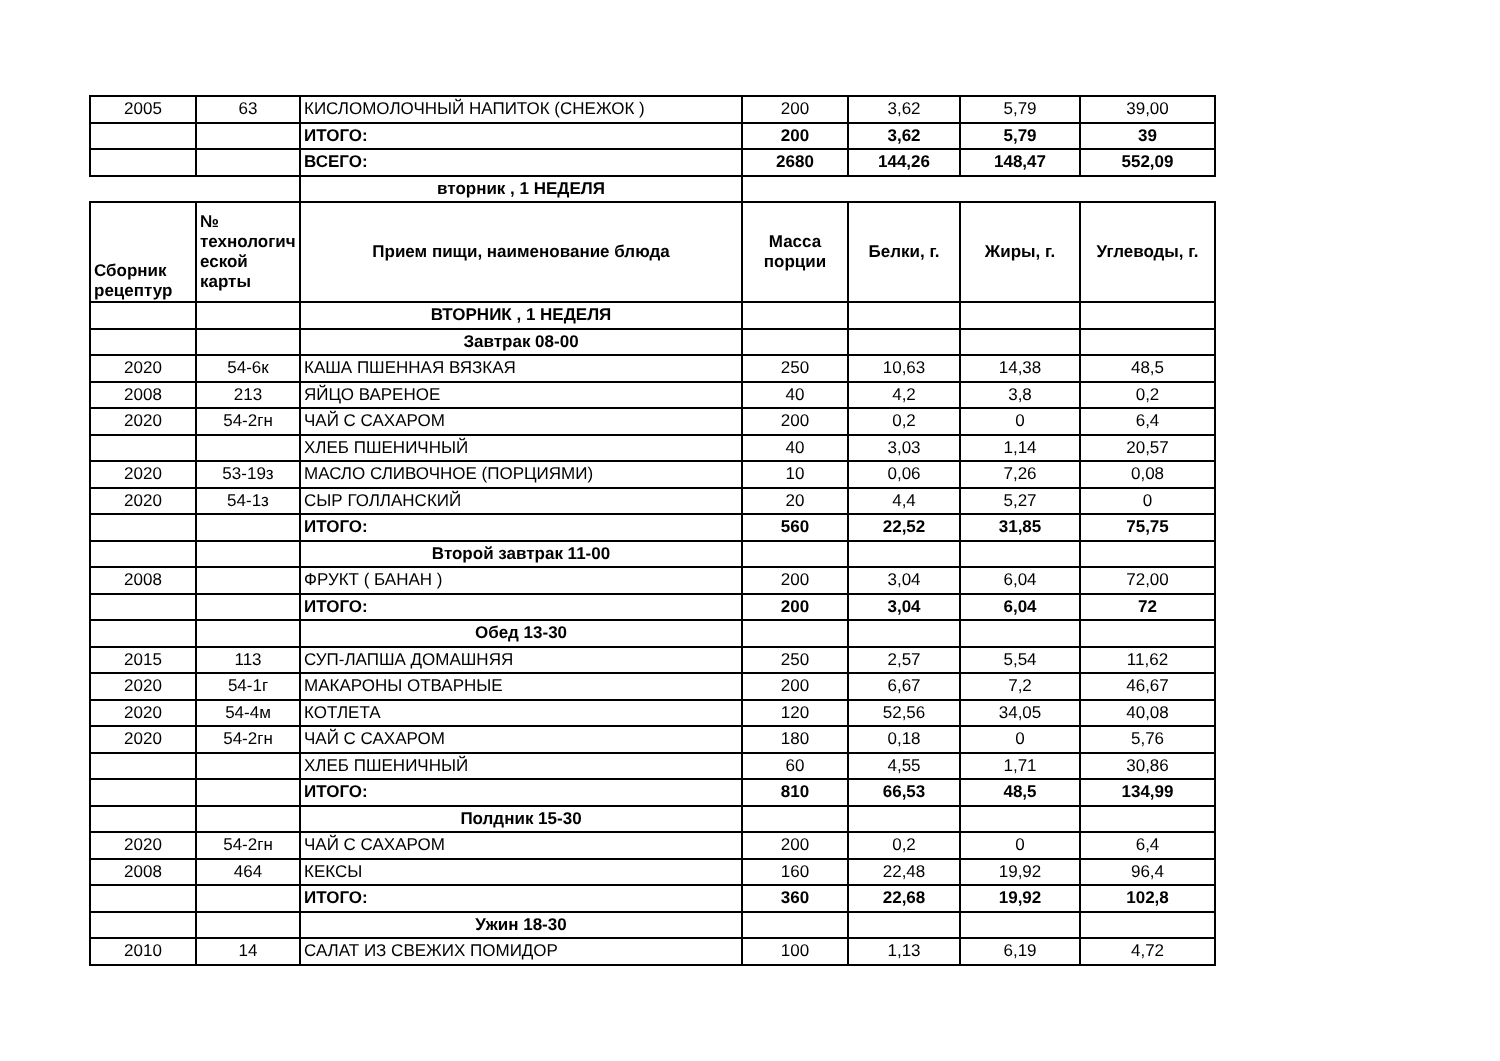| 2005 | 63 | КИСЛОМОЛОЧНЫЙ НАПИТОК (СНЕЖОК ) | 200 | 3,62 | 5,79 | 39,00 |
| | | ИТОГО: | 200 | 3,62 | 5,79 | 39 |
| | | ВСЕГО: | 2680 | 144,26 | 148,47 | 552,09 |
| | | вторник , 1 НЕДЕЛЯ | | | | |
| Сборник рецептур | № технологич еской карты | Прием пищи, наименование блюда | Масса порции | Белки, г. | Жиры, г. | Углеводы, г. |
| | | ВТОРНИК , 1 НЕДЕЛЯ | | | | |
| | | Завтрак 08-00 | | | | |
| 2020 | 54-6к | КАША ПШЕННАЯ ВЯЗКАЯ | 250 | 10,63 | 14,38 | 48,5 |
| 2008 | 213 | ЯЙЦО ВАРЕНОЕ | 40 | 4,2 | 3,8 | 0,2 |
| 2020 | 54-2гн | ЧАЙ С САХАРОМ | 200 | 0,2 | 0 | 6,4 |
| | | ХЛЕБ ПШЕНИЧНЫЙ | 40 | 3,03 | 1,14 | 20,57 |
| 2020 | 53-19з | МАСЛО СЛИВОЧНОЕ (ПОРЦИЯМИ) | 10 | 0,06 | 7,26 | 0,08 |
| 2020 | 54-1з | СЫР ГОЛЛАНСКИЙ | 20 | 4,4 | 5,27 | 0 |
| | | ИТОГО: | 560 | 22,52 | 31,85 | 75,75 |
| | | Второй завтрак 11-00 | | | | |
| 2008 | | ФРУКТ ( БАНАН ) | 200 | 3,04 | 6,04 | 72,00 |
| | | ИТОГО: | 200 | 3,04 | 6,04 | 72 |
| | | Обед 13-30 | | | | |
| 2015 | 113 | СУП-ЛАПША ДОМАШНЯЯ | 250 | 2,57 | 5,54 | 11,62 |
| 2020 | 54-1г | МАКАРОНЫ ОТВАРНЫЕ | 200 | 6,67 | 7,2 | 46,67 |
| 2020 | 54-4м | КОТЛЕТА | 120 | 52,56 | 34,05 | 40,08 |
| 2020 | 54-2гн | ЧАЙ С САХАРОМ | 180 | 0,18 | 0 | 5,76 |
| | | ХЛЕБ ПШЕНИЧНЫЙ | 60 | 4,55 | 1,71 | 30,86 |
| | | ИТОГО: | 810 | 66,53 | 48,5 | 134,99 |
| | | Полдник 15-30 | | | | |
| 2020 | 54-2гн | ЧАЙ С САХАРОМ | 200 | 0,2 | 0 | 6,4 |
| 2008 | 464 | КЕКСЫ | 160 | 22,48 | 19,92 | 96,4 |
| | | ИТОГО: | 360 | 22,68 | 19,92 | 102,8 |
| | | Ужин 18-30 | | | | |
| 2010 | 14 | САЛАТ ИЗ СВЕЖИХ ПОМИДОР | 100 | 1,13 | 6,19 | 4,72 |